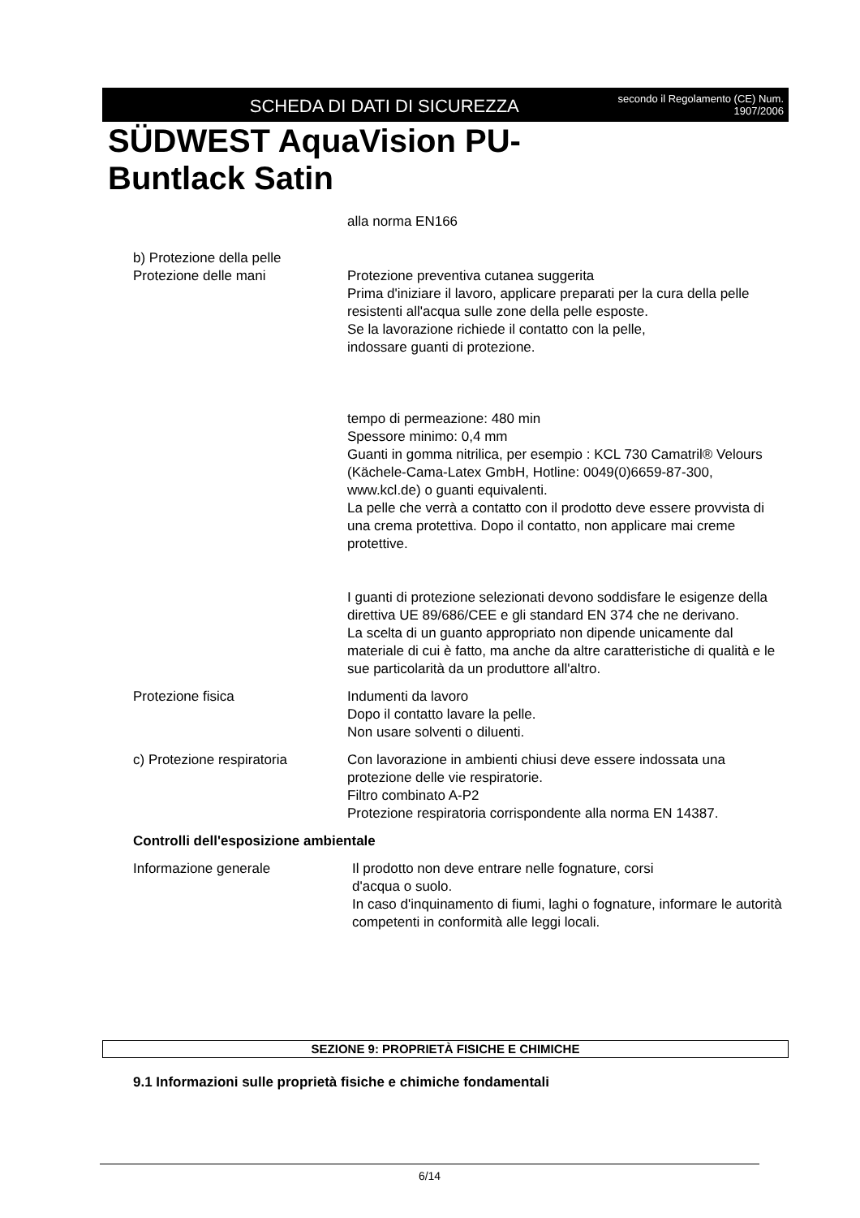SCHEDA DI DATI DI SICUREZZA
secondo il Regolamento (CE) Num.
1907/2006
SÜDWEST AquaVision PU-
Buntlack Satin
alla norma EN166
b) Protezione della pelle
Protezione delle mani Protezione preventiva cutanea suggerita
Prima d'iniziare il lavoro, applicare preparati per la cura della pelle resistenti all'acqua sulle zone della pelle esposte.
Se la lavorazione richiede il contatto con la pelle,
indossare guanti di protezione.
tempo di permeazione: 480 min
Spessore minimo: 0,4 mm
Guanti in gomma nitrilica, per esempio : KCL 730 Camatril® Velours (Kächele-Cama-Latex GmbH, Hotline: 0049(0)6659-87-300, www.kcl.de) o guanti equivalenti.
La pelle che verrà a contatto con il prodotto deve essere provvista di una crema protettiva. Dopo il contatto, non applicare mai creme protettive.
I guanti di protezione selezionati devono soddisfare le esigenze della direttiva UE 89/686/CEE e gli standard EN 374 che ne derivano.
La scelta di un guanto appropriato non dipende unicamente dal materiale di cui è fatto, ma anche da altre caratteristiche di qualità e le sue particolarità da un produttore all'altro.
Protezione fisica Indumenti da lavoro
Dopo il contatto lavare la pelle.
Non usare solventi o diluenti.
c) Protezione respiratoria
Con lavorazione in ambienti chiusi deve essere indossata una protezione delle vie respiratorie.
Filtro combinato A-P2
Protezione respiratoria corrispondente alla norma EN 14387.
Controlli dell'esposizione ambientale
Informazione generale Il prodotto non deve entrare nelle fognature, corsi
d'acqua o suolo.
In caso d'inquinamento di fiumi, laghi o fognature, informare le autorità competenti in conformità alle leggi locali.
SEZIONE 9: PROPRIETÀ FISICHE E CHIMICHE
9.1 Informazioni sulle proprietà fisiche e chimiche fondamentali
6/14